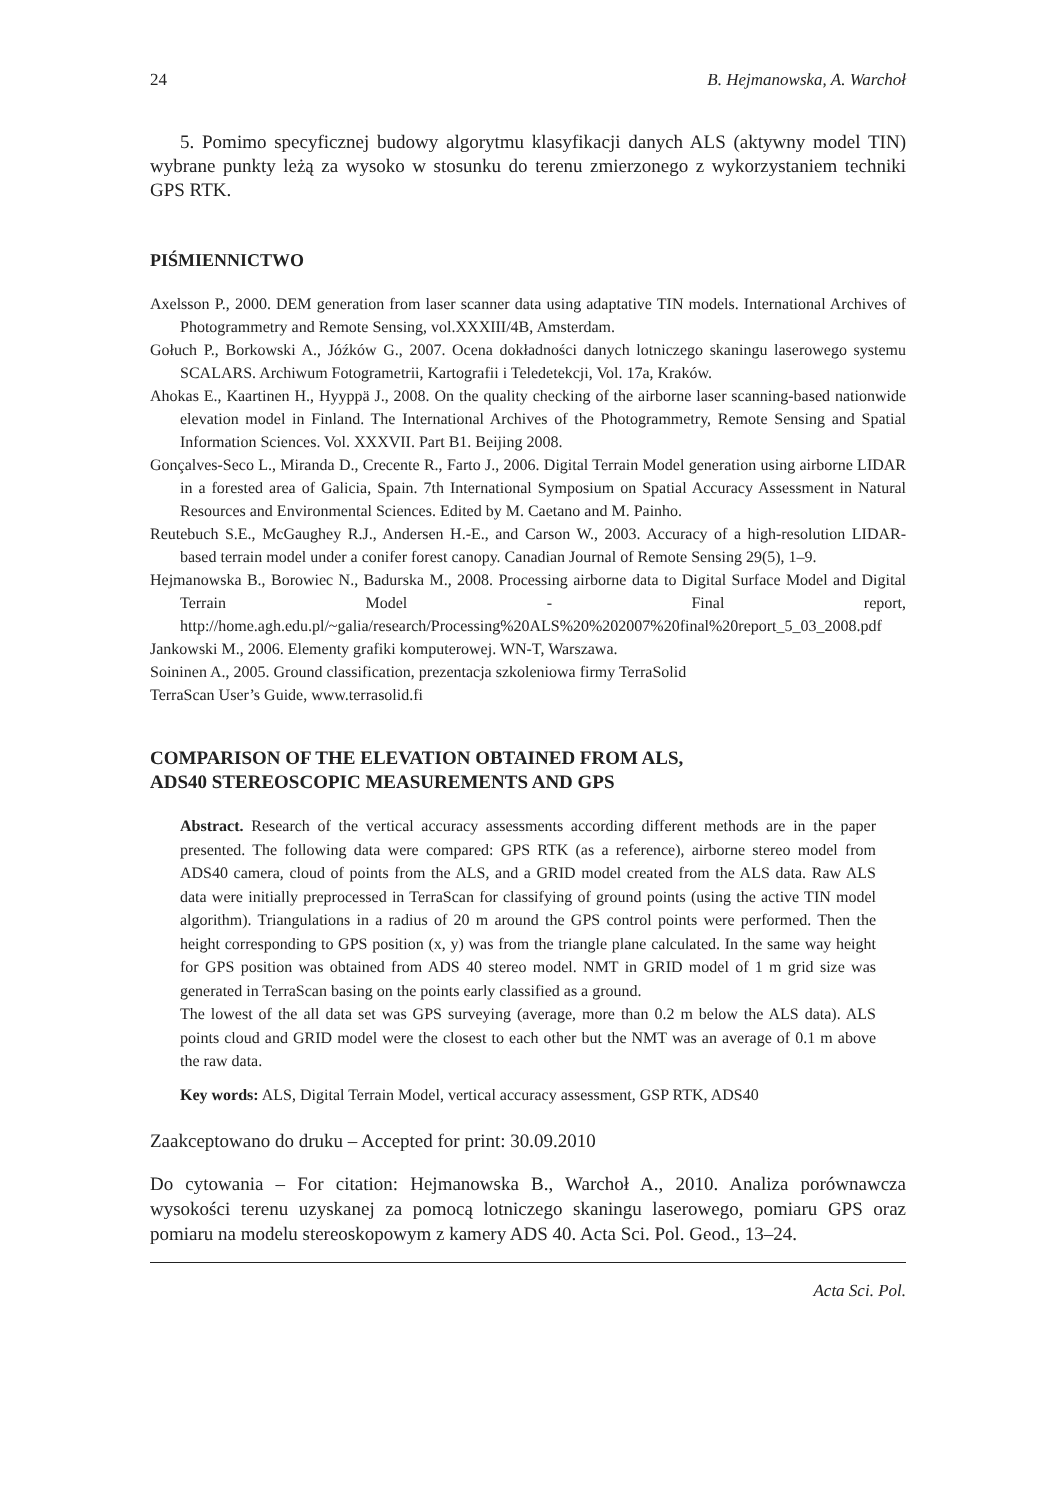24 B. Hejmanowska, A. Warchoł
5. Pomimo specyficznej budowy algorytmu klasyfikacji danych ALS (aktywny model TIN) wybrane punkty leżą za wysoko w stosunku do terenu zmierzonego z wykorzystaniem techniki GPS RTK.
PIŚMIENNICTWO
Axelsson P., 2000. DEM generation from laser scanner data using adaptative TIN models. International Archives of Photogrammetry and Remote Sensing, vol.XXXIII/4B, Amsterdam.
Gołuch P., Borkowski A., Jóźków G., 2007. Ocena dokładności danych lotniczego skaningu laserowego systemu SCALARS. Archiwum Fotogrametrii, Kartografii i Teledetekcji, Vol. 17a, Kraków.
Ahokas E., Kaartinen H., Hyyppä J., 2008. On the quality checking of the airborne laser scanning-based nationwide elevation model in Finland. The International Archives of the Photogrammetry, Remote Sensing and Spatial Information Sciences. Vol. XXXVII. Part B1. Beijing 2008.
Gonçalves-Seco L., Miranda D., Crecente R., Farto J., 2006. Digital Terrain Model generation using airborne LIDAR in a forested area of Galicia, Spain. 7th International Symposium on Spatial Accuracy Assessment in Natural Resources and Environmental Sciences. Edited by M. Caetano and M. Painho.
Reutebuch S.E., McGaughey R.J., Andersen H.-E., and Carson W., 2003. Accuracy of a high-resolution LIDAR-based terrain model under a conifer forest canopy. Canadian Journal of Remote Sensing 29(5), 1–9.
Hejmanowska B., Borowiec N., Badurska M., 2008. Processing airborne data to Digital Surface Model and Digital Terrain Model - Final report, http://home.agh.edu.pl/~galia/research/Processing%20ALS%20%202007%20final%20report_5_03_2008.pdf
Jankowski M., 2006. Elementy grafiki komputerowej. WN-T, Warszawa.
Soininen A., 2005. Ground classification, prezentacja szkoleniowa firmy TerraSolid
TerraScan User’s Guide, www.terrasolid.fi
COMPARISON OF THE ELEVATION OBTAINED FROM ALS,
ADS40 STEREOSCOPIC MEASUREMENTS AND GPS
Abstract. Research of the vertical accuracy assessments according different methods are in the paper presented. The following data were compared: GPS RTK (as a reference), airborne stereo model from ADS40 camera, cloud of points from the ALS, and a GRID model created from the ALS data. Raw ALS data were initially preprocessed in TerraScan for classifying of ground points (using the active TIN model algorithm). Triangulations in a radius of 20 m around the GPS control points were performed. Then the height corresponding to GPS position (x, y) was from the triangle plane calculated. In the same way height for GPS position was obtained from ADS 40 stereo model. NMT in GRID model of 1 m grid size was generated in TerraScan basing on the points early classified as a ground.
The lowest of the all data set was GPS surveying (average, more than 0.2 m below the ALS data). ALS points cloud and GRID model were the closest to each other but the NMT was an average of 0.1 m above the raw data.
Key words: ALS, Digital Terrain Model, vertical accuracy assessment, GSP RTK, ADS40
Zaakceptowano do druku – Accepted for print: 30.09.2010
Do cytowania – For citation: Hejmanowska B., Warchoł A., 2010. Analiza porównawcza wysokości terenu uzyskanej za pomocą lotniczego skaningu laserowego, pomiaru GPS oraz pomiaru na modelu stereoskopowym z kamery ADS 40. Acta Sci. Pol. Geod., 13–24.
Acta Sci. Pol.